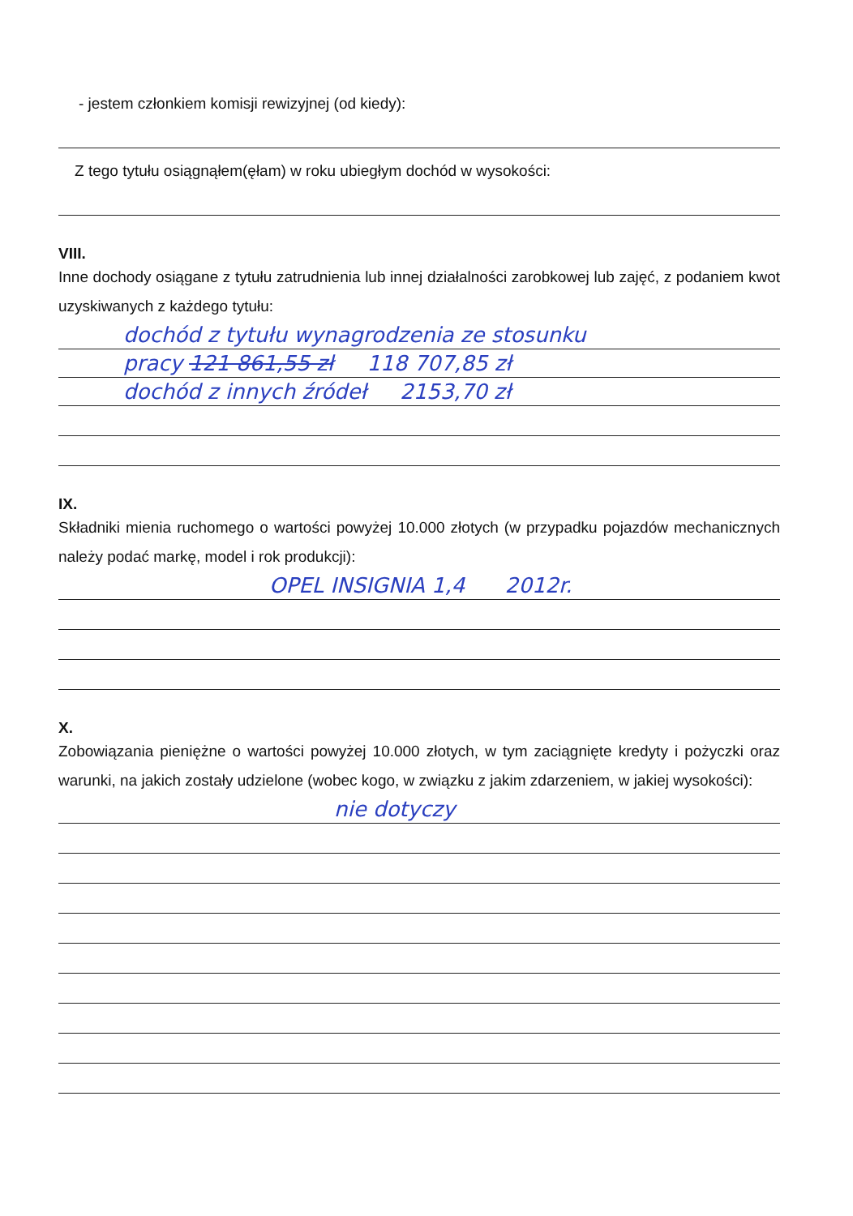- jestem członkiem komisji rewizyjnej (od kiedy):
Z tego tytułu osiągnąłem(ęłam) w roku ubiegłym dochód w wysokości:
VIII.
Inne dochody osiągane z tytułu zatrudnienia lub innej działalności zarobkowej lub zajęć, z podaniem kwot uzyskiwanych z każdego tytułu:
dochód z tytułu wynagrodzenia ze stosunku
pracy 121 861,55 zł 118 707,85 zł
dochód z innych źródeł 2153,70 zł
IX.
Składniki mienia ruchomego o wartości powyżej 10.000 złotych (w przypadku pojazdów mechanicznych należy podać markę, model i rok produkcji):
OPEL INSIGNIA 1,4 2012r.
X.
Zobowiązania pieniężne o wartości powyżej 10.000 złotych, w tym zaciągnięte kredyty i pożyczki oraz warunki, na jakich zostały udzielone (wobec kogo, w związku z jakim zdarzeniem, w jakiej wysokości):
nie dotyczy